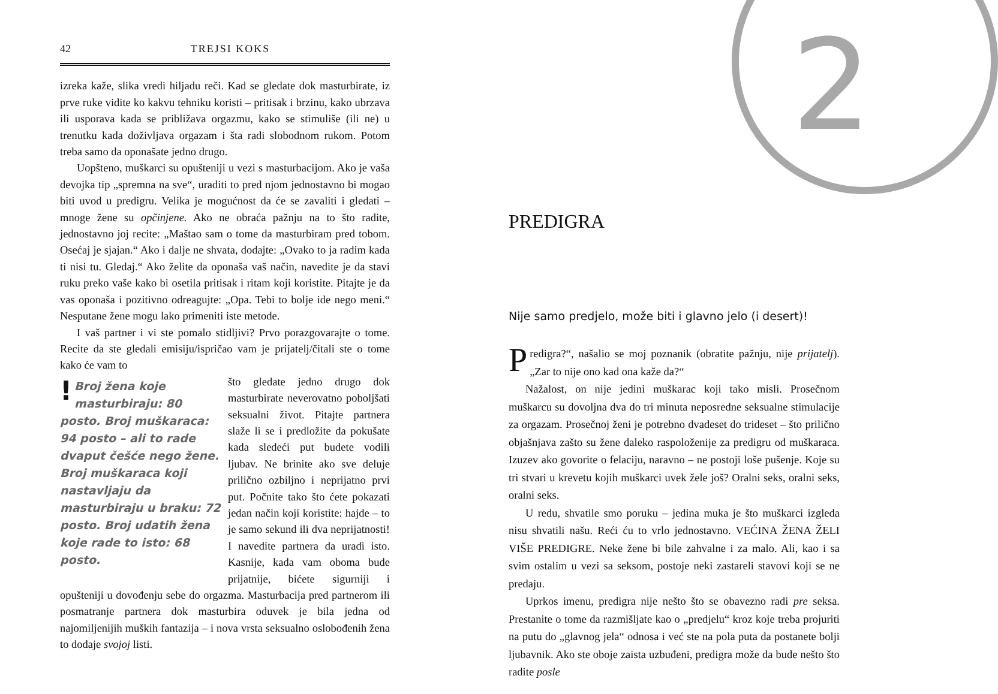42 TREJSI KOKS
izreka kaže, slika vredi hiljadu reči. Kad se gledate dok masturbirate, iz prve ruke vidite ko kakvu tehniku koristi – pritisak i brzinu, kako ubrzava ili usporava kada se približava orgazmu, kako se stimuliše (ili ne) u trenutku kada doživljava orgazam i šta radi slobodnom rukom. Potom treba samo da oponašate jedno drugo.
Uopšteno, muškarci su opušteniji u vezi s masturbacijom. Ako je vaša devojka tip „spremna na sve“, uraditi to pred njom jednostavno bi mogao biti uvod u predigru. Velika je mogućnost da će se zavaliti i gledati – mnoge žene su opčinjene. Ako ne obraća pažnju na to što radite, jednostavno joj recite: „Maštao sam o tome da masturbiram pred tobom. Osećaj je sjajan.“ Ako i dalje ne shvata, dodajte: „Ovako to ja radim kada ti nisi tu. Gledaj.“ Ako želite da oponaša vaš način, navedite je da stavi ruku preko vaše kako bi osetila pritisak i ritam koji koristite. Pitajte je da vas oponaša i pozitivno odreagujte: „Opa. Tebi to bolje ide nego meni.“ Nesputane žene mogu lako primeniti iste metode.
I vaš partner i vi ste pomalo stidljivi? Prvo porazgovarajte o tome. Recite da ste gledali emisiju/ispričao vam je prijatelj/čitali ste o tome kako će vam to
! Broj žena koje masturbiraju: 80 posto. Broj muškaraca: 94 posto – ali to rade dvaput češće nego žene. Broj muškaraca koji nastavljaju da masturbiraju u braku: 72 posto. Broj udatih žena koje rade to isto: 68 posto.
što gledate jedno drugo dok masturbirate neverovatno poboljšati seksualni život. Pitajte partnera slaže li se i predložite da pokušate kada sledeći put budete vodili ljubav. Ne brinite ako sve deluje prilično ozbiljno i neprijatno prvi put. Počnite tako što ćete pokazati jedan način koji koristite: hajde – to je samo sekund ili dva neprijatnosti! I navedite partnera da uradi isto. Kasnije, kada vam oboma bude prijatnije, bićete sigurniji i opušteniji u dovođenju sebe do orgazma. Masturbacija pred partnerom ili posmatranje partnera dok masturbira oduvek je bila jedna od najomiljenijih muških fantazija – i nova vrsta seksualno oslobođenih žena to dodaje svojoj listi.
2
PREDIGRA
Nije samo predjelo, može biti i glavno jelo (i desert)!
Predigra?“, našalio se moj poznanik (obratite pažnju, nije prijatelj). „Zar to nije ono kad ona kaže da?“
Nažalost, on nije jedini muškarac koji tako misli. Prosečnom muškarcu su dovoljna dva do tri minuta neposredne seksualne stimulacije za orgazam. Prosečnoj ženi je potrebno dvadeset do trideset – što prilično objašnjava zašto su žene daleko raspoloženije za predigru od muškaraca. Izuzev ako govorite o felaciju, naravno – ne postoji loše pušenje. Koje su tri stvari u krevetu kojih muškarci uvek žele još? Oralni seks, oralni seks, oralni seks.
U redu, shvatile smo poruku – jedina muka je što muškarci izgleda nisu shvatili našu. Reći ću to vrlo jednostavno. VEĆINA ŽENA ŽELI VIŠE PREDIGRE. Neke žene bi bile zahvalne i za malo. Ali, kao i sa svim ostalim u vezi sa seksom, postoje neki zastareli stavovi koji se ne predaju.
Uprkos imenu, predigra nije nešto što se obavezno radi pre seksa. Prestanite o tome da razmišljate kao o „predjelu“ kroz koje treba projuriti na putu do „glavnog jela“ odnosa i već ste na pola puta da postanete bolji ljubavnik. Ako ste oboje zaista uzbuđeni, predigra može da bude nešto što radite posle